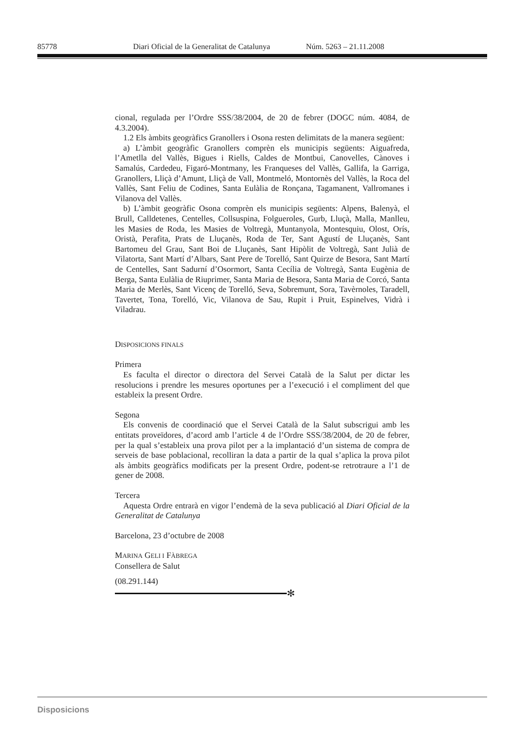85778 Diari Oficial de la Generalitat de Catalunya Núm. 5263 – 21.11.2008
cional, regulada per l’Ordre SSS/38/2004, de 20 de febrer (DOGC núm. 4084, de 4.3.2004).
1.2 Els àmbits geogràfics Granollers i Osona resten delimitats de la manera següent:
a) L’àmbit geogràfic Granollers comprèn els municipis següents: Aiguafreda, l’Ametlla del Vallès, Bigues i Riells, Caldes de Montbui, Canovelles, Cànoves i Samalús, Cardedeu, Figaró-Montmany, les Franqueses del Vallès, Gallifa, la Garriga, Granollers, Lliçà d’Amunt, Lliçà de Vall, Montmeló, Montornès del Vallès, la Roca del Vallès, Sant Feliu de Codines, Santa Eulàlia de Ronçana, Tagamanent, Vallromanes i Vilanova del Vallès.
b) L’àmbit geogràfic Osona comprèn els municipis següents: Alpens, Balenyà, el Brull, Calldetenes, Centelles, Collsuspina, Folgueroles, Gurb, Lluçà, Malla, Manlleu, les Masies de Roda, les Masies de Voltregà, Muntanyola, Montesquiu, Olost, Orís, Oristà, Perafita, Prats de Lluçanès, Roda de Ter, Sant Agustí de Lluçanès, Sant Bartomeu del Grau, Sant Boi de Lluçanès, Sant Hipòlit de Voltregà, Sant Julià de Vilatorta, Sant Martí d’Albars, Sant Pere de Torelló, Sant Quirze de Besora, Sant Martí de Centelles, Sant Sadurní d’Osormort, Santa Cecília de Voltregà, Santa Eugènia de Berga, Santa Eulàlia de Riuprimer, Santa Maria de Besora, Santa Maria de Corcó, Santa Maria de Merlès, Sant Vicenç de Torelló, Seva, Sobremunt, Sora, Tavèrnoles, Taradell, Tavertet, Tona, Torelló, Vic, Vilanova de Sau, Rupit i Pruit, Espinelves, Vidrà i Viladrau.
DISPOSICIONS FINALS
Primera
Es faculta el director o directora del Servei Català de la Salut per dictar les resolucions i prendre les mesures oportunes per a l’execució i el compliment del que estableix la present Ordre.
Segona
Els convenis de coordinació que el Servei Català de la Salut subscrigui amb les entitats proveïdores, d’acord amb l’article 4 de l’Ordre SSS/38/2004, de 20 de febrer, per la qual s’estableix una prova pilot per a la implantació d’un sistema de compra de serveis de base poblacional, recolliran la data a partir de la qual s’aplica la prova pilot als àmbits geogràfics modificats per la present Ordre, podent-se retrotraure a l’1 de gener de 2008.
Tercera
Aquesta Ordre entrarà en vigor l’endemà de la seva publicació al Diari Oficial de la Generalitat de Catalunya
Barcelona, 23 d’octubre de 2008
MARINA GELI I FÀBREGA
Consellera de Salut
(08.291.144)
✻
Disposicions